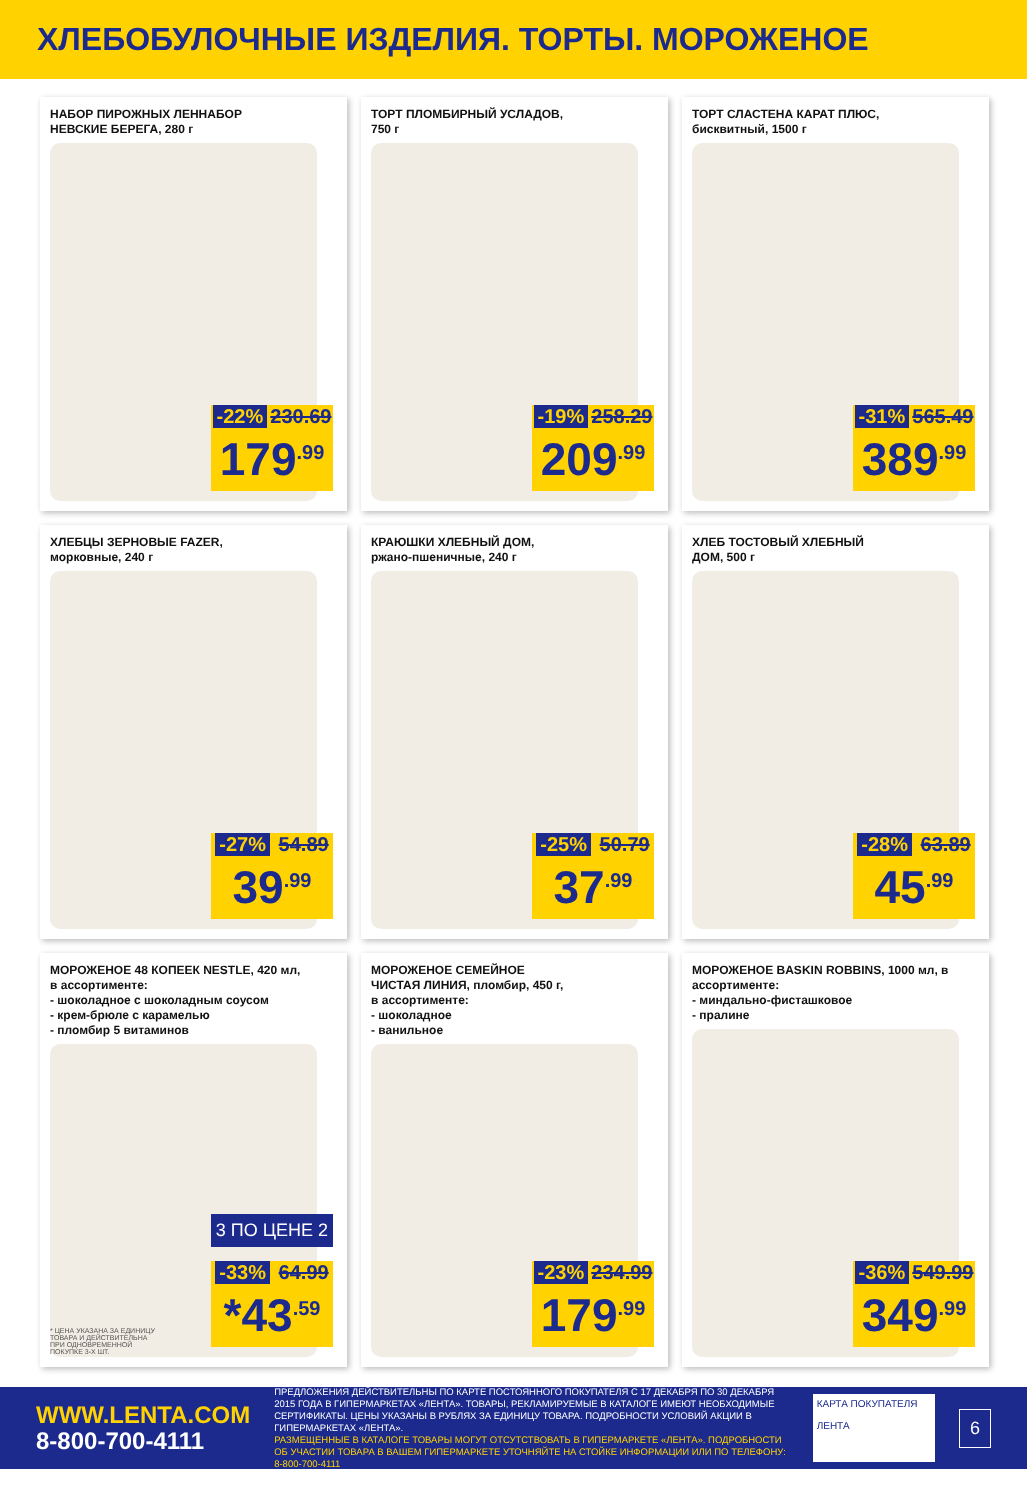ХЛЕБОБУЛОЧНЫЕ ИЗДЕЛИЯ. ТОРТЫ. МОРОЖЕНОЕ
НАБОР ПИРОЖНЫХ ЛЕННАБОР НЕВСКИЕ БЕРЕГА, 280 г
-22% 230.69
179<sup>.99</sup>
ТОРТ ПЛОМБИРНЫЙ УСЛАДОВ, 750 г
-19% 258.29
209<sup>.99</sup>
ТОРТ СЛАСТЕНА КАРАТ ПЛЮС, бисквитный, 1500 г
-31% 565.49
389<sup>.99</sup>
ХЛЕБЦЫ ЗЕРНОВЫЕ FAZER, морковные, 240 г
-27% 54.89
39<sup>.99</sup>
КРАЮШКИ ХЛЕБНЫЙ ДОМ, ржано-пшеничные, 240 г
-25% 50.79
37<sup>.99</sup>
ХЛЕБ ТОСТОВЫЙ ХЛЕБНЫЙ ДОМ, 500 г
-28% 63.89
45<sup>.99</sup>
МОРОЖЕНОЕ 48 КОПЕЕК NESTLE, 420 мл, в ассортименте:
- шоколадное с шоколадным соусом
- крем-брюле с карамелью
- пломбир 5 витаминов
3 ПО ЦЕНЕ 2
* ЦЕНА УКАЗАНА ЗА ЕДИНИЦУ ТОВАРА И ДЕЙСТВИТЕЛЬНА ПРИ ОДНОВРЕМЕННОЙ ПОКУПКЕ 3-Х ШТ.
-33% 64.99
*43<sup>.59</sup>
МОРОЖЕНОЕ СЕМЕЙНОЕ ЧИСТАЯ ЛИНИЯ, пломбир, 450 г, в ассортименте:
- шоколадное
- ванильное
-23% 234.99
179<sup>.99</sup>
МОРОЖЕНОЕ BASKIN ROBBINS, 1000 мл, в ассортименте:
- миндально-фисташковое
- пралине
-36% 549.99
349<sup>.99</sup>
WWW.LENTA.COM
8-800-700-4111
ПРЕДЛОЖЕНИЯ ДЕЙСТВИТЕЛЬНЫ ПО КАРТЕ ПОСТОЯННОГО ПОКУПАТЕЛЯ С 17 ДЕКАБРЯ ПО 30 ДЕКАБРЯ 2015 ГОДА В ГИПЕРМАРКЕТАХ «ЛЕНТА». ТОВАРЫ, РЕКЛАМИРУЕМЫЕ В КАТАЛОГЕ ИМЕЮТ НЕОБХОДИМЫЕ СЕРТИФИКАТЫ. ЦЕНЫ УКАЗАНЫ В РУБЛЯХ ЗА ЕДИНИЦУ ТОВАРА. ПОДРОБНОСТИ УСЛОВИЙ АКЦИИ В ГИПЕРМАРКЕТАХ «ЛЕНТА».
РАЗМЕЩЕННЫЕ В КАТАЛОГЕ ТОВАРЫ МОГУТ ОТСУТСТВОВАТЬ В ГИПЕРМАРКЕТЕ «ЛЕНТА». ПОДРОБНОСТИ ОБ УЧАСТИИ ТОВАРА В ВАШЕМ ГИПЕРМАРКЕТЕ УТОЧНЯЙТЕ НА СТОЙКЕ ИНФОРМАЦИИ ИЛИ ПО ТЕЛЕФОНУ: 8-800-700-4111
КАРТА ПОКУПАТЕЛЯ
ЛЕНТА
6